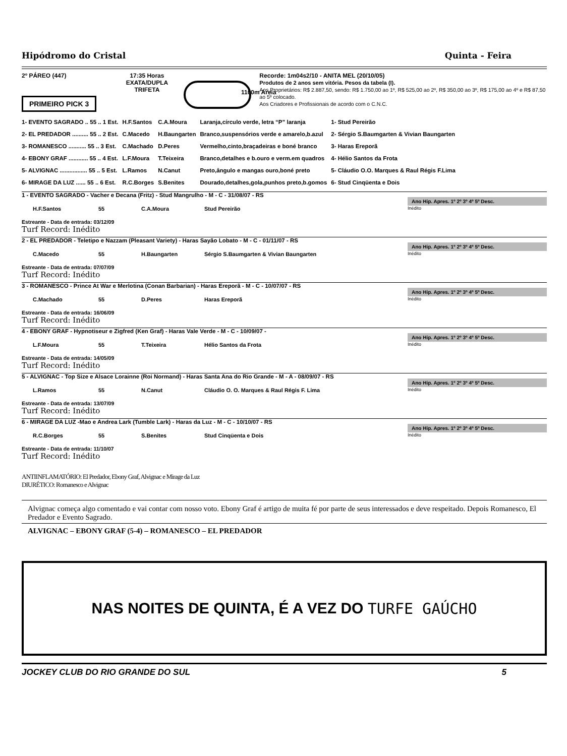Hipódromo do Cristal Quinta - Feira
2º PÁREO (447) 17:35 Horas
EXATA/DUPLA
TRIFETA
Recorde: 1m04s2/10 - ANITA MEL (20/10/05)
Produtos de 2 anos sem vitória. Pesos da tabela (I).
Aos Proprietários: R$ 2.887,50, sendo: R$ 1.750,00 ao 1º, R$ 525,00 ao 2º, R$ 350,00 ao 3º, R$ 175,00 ao 4º e R$ 87,50 ao 5º colocado.
Aos Criadores e Profissionais de acordo com o C.N.C.
PRIMEIRO PICK 3
1100m Areia
| 1- EVENTO SAGRADO .. 55 .. 1 Est. | H.F.Santos | C.A.Moura | Laranja,círculo verde, letra “P” laranja | 1- Stud Pereirão |
| 2- EL PREDADOR .......... 55 .. 2 Est. | C.Macedo | H.Baungarten | Branco,suspensórios verde e amarelo,b.azul | 2- Sérgio S.Baumgarten & Vivian Baungarten |
| 3- ROMANESCO ........... 55 .. 3 Est. | C.Machado | D.Peres | Vermelho,cinto,braçadeiras e boné branco | 3- Haras Ereporã |
| 4- EBONY GRAF ............ 55 .. 4 Est. | L.F.Moura | T.Teixeira | Branco,detalhes e b.ouro e verm.em quadros | 4- Hélio Santos da Frota |
| 5- ALVIGNAC ................. 55 .. 5 Est. | L.Ramos | N.Canut | Preto,ângulo e mangas ouro,boné preto | 5- Cláudio O.O. Marques & Raul Régis F.Lima |
| 6- MIRAGE DA LUZ ...... 55 .. 6 Est. | R.C.Borges | S.Benites | Dourado,detalhes,gola,punhos preto,b.gomos | 6- Stud Cinqüenta e Dois |
1 - EVENTO SAGRADO - Vacher e Decana (Fritz) - Stud Mangrulho - M - C - 31/08/07 - RS Ano Hip. Apres. 1º 2º 3º 4º 5º Desc.
H.F.Santos 55 C.A.Moura Stud Pereirão Inédito
Estreante - Data de entrada: 03/12/09
Turf Record: Inédito
2 - EL PREDADOR - Teletipo e Nazzam (Pleasant Variety) - Haras Sayão Lobato - M - C - 01/11/07 - RS Ano Hip. Apres. 1º 2º 3º 4º 5º Desc.
C.Macedo 55 H.Baungarten Sérgio S.Baumgarten & Vivian Baungarten Inédito
Estreante - Data de entrada: 07/07/09
Turf Record: Inédito
3 - ROMANESCO - Prince At War e Merlotina (Conan Barbarian) - Haras Ereporã - M - C - 10/07/07 - RS Ano Hip. Apres. 1º 2º 3º 4º 5º Desc.
C.Machado 55 D.Peres Haras Ereporã Inédito
Estreante - Data de entrada: 16/06/09
Turf Record: Inédito
4 - EBONY GRAF - Hypnotiseur e Zigfred (Ken Graf) - Haras Vale Verde - M - C - 10/09/07 - Ano Hip. Apres. 1º 2º 3º 4º 5º Desc.
L.F.Moura 55 T.Teixeira Hélio Santos da Frota Inédito
Estreante - Data de entrada: 14/05/09
Turf Record: Inédito
5 - ALVIGNAC - Top Size e Alsace Lorainne (Roi Normand) - Haras Santa Ana do Rio Grande - M - A - 08/09/07 - RS Ano Hip. Apres. 1º 2º 3º 4º 5º Desc.
L.Ramos 55 N.Canut Cláudio O. O. Marques & Raul Régis F. Lima Inédito
Estreante - Data de entrada: 13/07/09
Turf Record: Inédito
6 - MIRAGE DA LUZ -Mao e Andrea Lark (Tumble Lark) - Haras da Luz - M - C - 10/10/07 - RS Ano Hip. Apres. 1º 2º 3º 4º 5º Desc.
R.C.Borges 55 S.Benites Stud Cinqüenta e Dois Inédito
Estreante - Data de entrada: 11/10/07
Turf Record: Inédito
ANTIINFLAMATÓRIO: El Predador, Ebony Graf, Alvignac e Mirage da Luz
DIURÉTICO: Romanesco e Alvignac
Alvignac começa algo comentado e vai contar com nosso voto. Ebony Graf é artigo de muita fé por parte de seus interessados e deve respeitado. Depois Romanesco, El Predador e Evento Sagrado.
ALVIGNAC – EBONY GRAF (5-4) – ROMANESCO – EL PREDADOR
NAS NOITES DE QUINTA, É A VEZ DO TURFE GAÚCHO
JOCKEY CLUB DO RIO GRANDE DO SUL 5